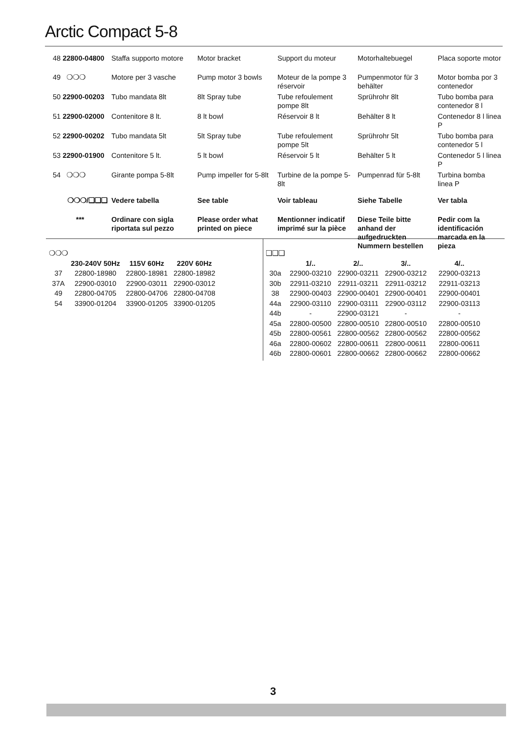Arctic Compact 5-8
| 48 22800-04800 | Staffa supporto motore | Motor bracket | Support du moteur | Motorhaltebuegel | Placa soporte motor |
| 49 ❍❍❍ | Motore per 3 vasche | Pump motor 3 bowls | Moteur de la pompe 3 réservoir | Pumpenmotor für 3 behälter | Motor bomba por 3 contenedor |
| 50 22900-00203 | Tubo mandata 8lt | 8lt Spray tube | Tube refoulement pompe 8lt | Sprührohr 8lt | Tubo bomba para contenedor 8 l |
| 51 22900-02000 | Contenitore 8 lt. | 8 lt bowl | Réservoir 8 lt | Behälter 8 lt | Contenedor 8 l linea P |
| 52 22900-00202 | Tubo mandata 5lt | 5lt Spray tube | Tube refoulement pompe 5lt | Sprührohr 5lt | Tubo bomba para contenedor 5 l |
| 53 22900-01900 | Contenitore 5 lt. | 5 lt bowl | Réservoir 5 lt | Behälter 5 lt | Contenedor 5 l linea P |
| 54 ❍❍❍ | Girante pompa 5-8lt | Pump impeller for 5-8lt | Turbine de la pompe 5-8lt | Pumpenrad für 5-8lt | Turbina bomba linea P |
| ❍❍❍/❑❑❑ | Vedere tabella | See table | Voir tableau | Siehe Tabelle | Ver tabla |
| *** | Ordinare con sigla riportata sul pezzo | Please order what printed on piece | Mentionner indicatif imprimé sur la pièce | Diese Teile bitte anhand der aufgedruckten Nummern bestellen | Pedir com la identificación marcada en la pieza |
| ❍❍❍ | | | |
| | 230-240V 50Hz | 115V 60Hz | 220V 60Hz |
| 37 | 22800-18980 | 22800-18981 | 22800-18982 |
| 37A | 22900-03010 | 22900-03011 | 22900-03012 |
| 49 | 22800-04705 | 22800-04706 | 22800-04708 |
| 54 | 33900-01204 | 33900-01205 | 33900-01205 |
| ❑❑❑ | | | | |
| | 1/.. | 2/.. | 3/.. | 4/.. |
| 30a | 22900-03210 | 22900-03211 | 22900-03212 | 22900-03213 |
| 30b | 22911-03210 | 22911-03211 | 22911-03212 | 22911-03213 |
| 38 | 22900-00403 | 22900-00401 | 22900-00401 | 22900-00401 |
| 44a | 22900-03110 | 22900-03111 | 22900-03112 | 22900-03113 |
| 44b | - | 22900-03121 | - | - |
| 45a | 22800-00500 | 22800-00510 | 22800-00510 | 22800-00510 |
| 45b | 22800-00561 | 22800-00562 | 22800-00562 | 22800-00562 |
| 46a | 22800-00602 | 22800-00611 | 22800-00611 | 22800-00611 |
| 46b | 22800-00601 | 22800-00662 | 22800-00662 | 22800-00662 |
3